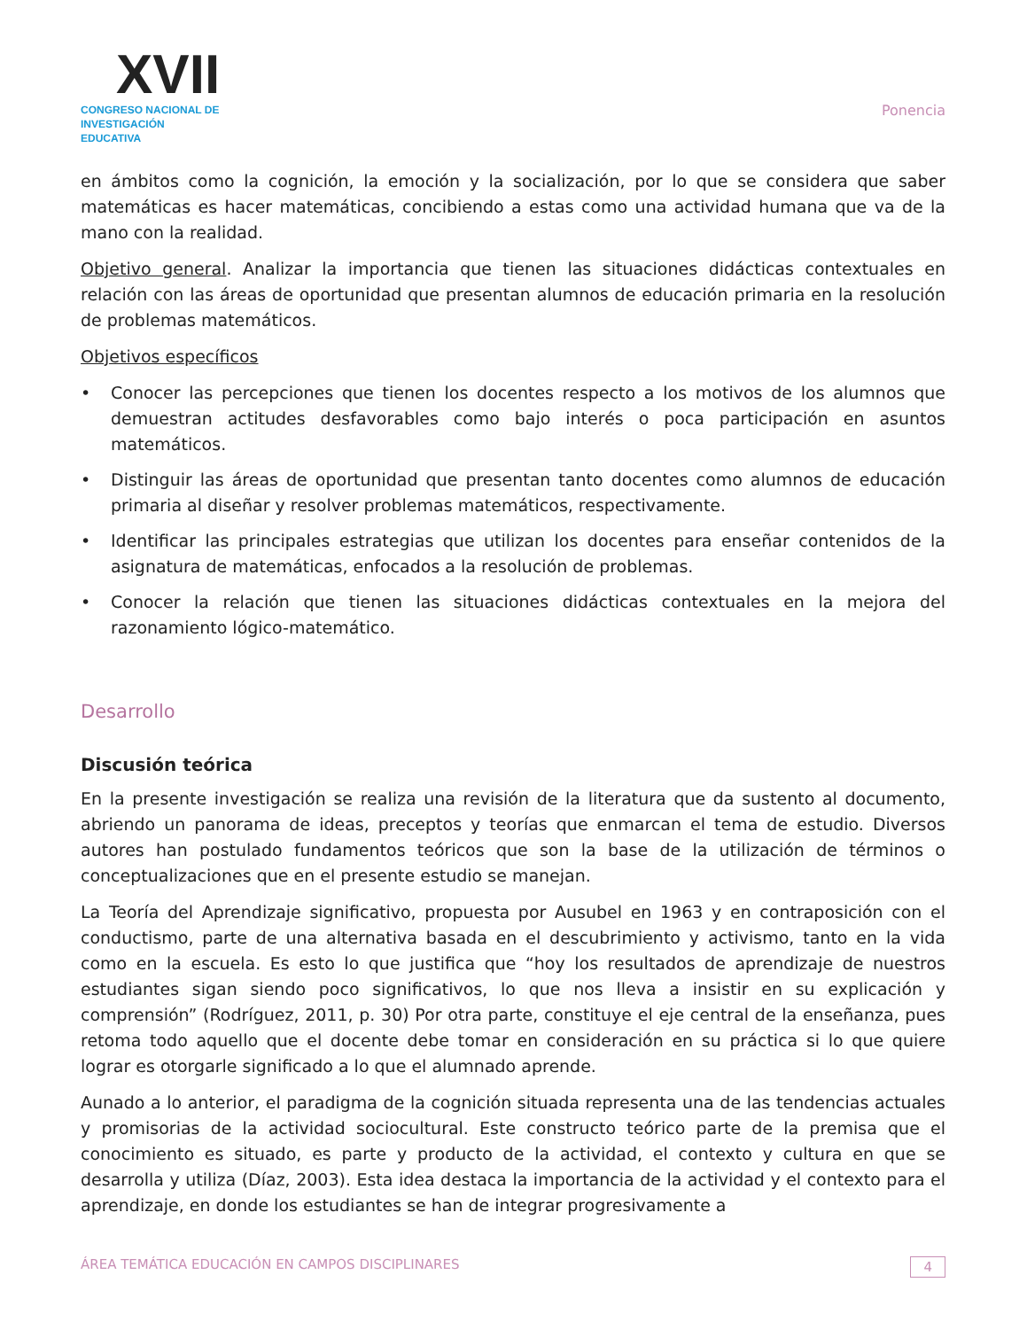XVII
CONGRESO NACIONAL DE
INVESTIGACIÓN EDUCATIVA
Ponencia
en ámbitos como la cognición, la emoción y la socialización, por lo que se considera que saber matemáticas es hacer matemáticas, concibiendo a estas como una actividad humana que va de la mano con la realidad.
Objetivo general. Analizar la importancia que tienen las situaciones didácticas contextuales en relación con las áreas de oportunidad que presentan alumnos de educación primaria en la resolución de problemas matemáticos.
Objetivos específicos
• Conocer las percepciones que tienen los docentes respecto a los motivos de los alumnos que demuestran actitudes desfavorables como bajo interés o poca participación en asuntos matemáticos.
• Distinguir las áreas de oportunidad que presentan tanto docentes como alumnos de educación primaria al diseñar y resolver problemas matemáticos, respectivamente.
• Identificar las principales estrategias que utilizan los docentes para enseñar contenidos de la asignatura de matemáticas, enfocados a la resolución de problemas.
• Conocer la relación que tienen las situaciones didácticas contextuales en la mejora del razonamiento lógico-matemático.
Desarrollo
Discusión teórica
En la presente investigación se realiza una revisión de la literatura que da sustento al documento, abriendo un panorama de ideas, preceptos y teorías que enmarcan el tema de estudio. Diversos autores han postulado fundamentos teóricos que son la base de la utilización de términos o conceptualizaciones que en el presente estudio se manejan.
La Teoría del Aprendizaje significativo, propuesta por Ausubel en 1963 y en contraposición con el conductismo, parte de una alternativa basada en el descubrimiento y activismo, tanto en la vida como en la escuela. Es esto lo que justifica que “hoy los resultados de aprendizaje de nuestros estudiantes sigan siendo poco significativos, lo que nos lleva a insistir en su explicación y comprensión” (Rodríguez, 2011, p. 30) Por otra parte, constituye el eje central de la enseñanza, pues retoma todo aquello que el docente debe tomar en consideración en su práctica si lo que quiere lograr es otorgarle significado a lo que el alumnado aprende.
Aunado a lo anterior, el paradigma de la cognición situada representa una de las tendencias actuales y promisorias de la actividad sociocultural. Este constructo teórico parte de la premisa que el conocimiento es situado, es parte y producto de la actividad, el contexto y cultura en que se desarrolla y utiliza (Díaz, 2003). Esta idea destaca la importancia de la actividad y el contexto para el aprendizaje, en donde los estudiantes se han de integrar progresivamente a
ÁREA TEMÁTICA EDUCACIÓN EN CAMPOS DISCIPLINARES 4